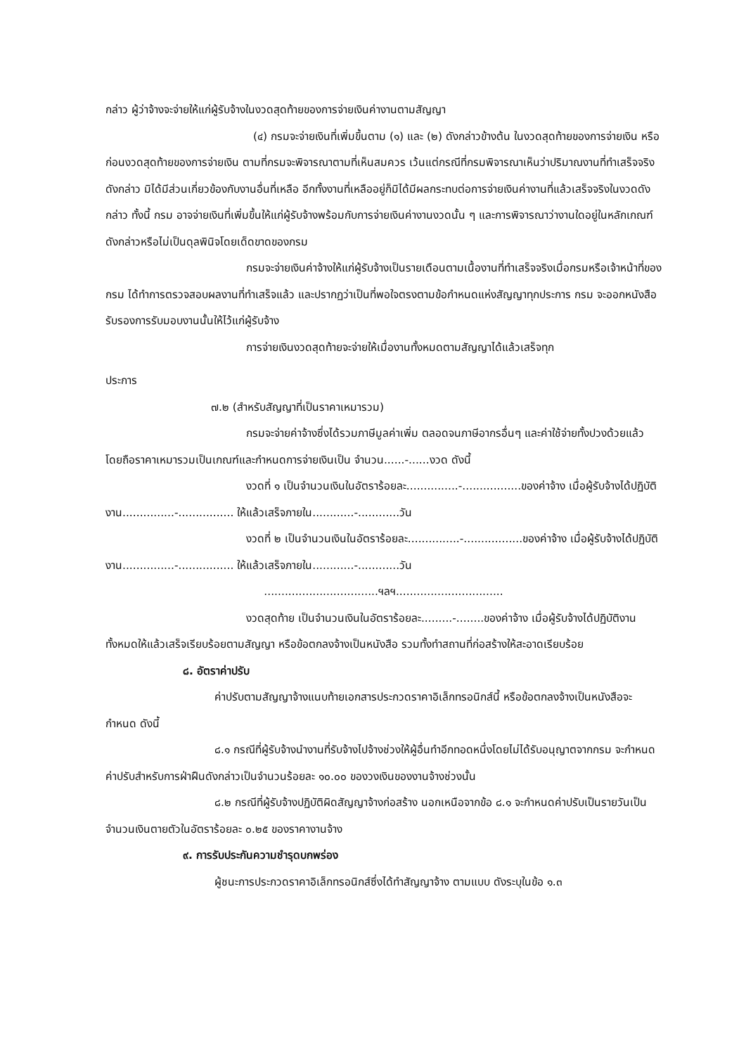กล่าว ผู้ว่าจ้างจะจ่ายให้แก่ผู้รับจ้างในงวดสุดท้ายของการจ่ายเงินค่างานตามสัญญา
(๔) กรมจะจ่ายเงินที่เพิ่มขึ้นตาม (๑) และ (๒) ดังกล่าวข้างต้น ในงวดสุดท้ายของการจ่ายเงิน หรือก่อนงวดสุดท้ายของการจ่ายเงิน ตามที่กรมจะพิจารณาตามที่เห็นสมควร เว้นแต่กรณีที่กรมพิจารณาเห็นว่าปริมาณงานที่ทำเสร็จจริงดังกล่าว มิได้มีส่วนเกี่ยวข้องกับงานอื่นที่เหลือ อีกทั้งงานที่เหลืออยู่ก็มิได้มีผลกระทบต่อการจ่ายเงินค่างานที่แล้วเสร็จจริงในงวดดังกล่าว ทั้งนี้ กรม อาจจ่ายเงินที่เพิ่มขึ้นให้แก่ผู้รับจ้างพร้อมกับการจ่ายเงินค่างานงวดนั้น ๆ และการพิจารณาว่างานใดอยู่ในหลักเกณฑ์ดังกล่าวหรือไม่เป็นดุลพินิจโดยเด็ดขาดของกรม
กรมจะจ่ายเงินค่าจ้างให้แก่ผู้รับจ้างเป็นรายเดือนตามเนื้องานที่ทำเสร็จจริงเมื่อกรมหรือเจ้าหน้าที่ของ กรม ได้ทำการตรวจสอบผลงานที่ทำเสร็จแล้ว และปรากฏว่าเป็นที่พอใจตรงตามข้อกำหนดแห่งสัญญาทุกประการ กรม จะออกหนังสือรับรองการรับมอบงานนั้นให้ไว้แก่ผู้รับจ้าง
การจ่ายเงินงวดสุดท้ายจะจ่ายให้เมื่องานทั้งหมดตามสัญญาได้แล้วเสร็จทุก
ประการ
๗.๒ (สำหรับสัญญาที่เป็นราคาเหมารวม)
กรมจะจ่ายค่าจ้างซึ่งได้รวมภาษีมูลค่าเพิ่ม ตลอดจนภาษีอากรอื่นๆ และค่าใช้จ่ายทั้งปวงด้วยแล้ว โดยถือราคาเหมารวมเป็นเกณฑ์และกำหนดการจ่ายเงินเป็น จำนวน......-......งวด ดังนี้
งวดที่ ๑ เป็นจำนวนเงินในอัตราร้อยละ...............-.................ของค่าจ้าง เมื่อผู้รับจ้างได้ปฏิบัติงาน...............-................ ให้แล้วเสร็จภายใน............-............วัน
งวดที่ ๒ เป็นจำนวนเงินในอัตราร้อยละ...............-.................ของค่าจ้าง เมื่อผู้รับจ้างได้ปฏิบัติงาน...............-................ ให้แล้วเสร็จภายใน............-............วัน
.................................ฯลฯ...............................
งวดสุดท้าย เป็นจำนวนเงินในอัตราร้อยละ.........-........ของค่าจ้าง เมื่อผู้รับจ้างได้ปฏิบัติงานทั้งหมดให้แล้วเสร็จเรียบร้อยตามสัญญา หรือข้อตกลงจ้างเป็นหนังสือ รวมทั้งทำสถานที่ก่อสร้างให้สะอาดเรียบร้อย
๘. อัตราค่าปรับ
ค่าปรับตามสัญญาจ้างแนบท้ายเอกสารประกวดราคาอิเล็กทรอนิกส์นี้ หรือข้อตกลงจ้างเป็นหนังสือจะกำหนด ดังนี้
๘.๑ กรณีที่ผู้รับจ้างนำงานที่รับจ้างไปจ้างช่วงให้ผู้อื่นทำอีกทอดหนึ่งโดยไม่ได้รับอนุญาตจากกรม จะกำหนดค่าปรับสำหรับการฝ่าฝืนดังกล่าวเป็นจำนวนร้อยละ ๑๐.๐๐ ของวงเงินของงานจ้างช่วงนั้น
๘.๒ กรณีที่ผู้รับจ้างปฏิบัติผิดสัญญาจ้างก่อสร้าง นอกเหนือจากข้อ ๘.๑ จะกำหนดค่าปรับเป็นรายวันเป็นจำนวนเงินตายตัวในอัตราร้อยละ ๐.๒๕ ของราคางานจ้าง
๙. การรับประกันความชำรุดบกพร่อง
ผู้ชนะการประกวดราคาอิเล็กทรอนิกส์ซึ่งได้ทำสัญญาจ้าง ตามแบบ ดังระบุในข้อ ๑.๓